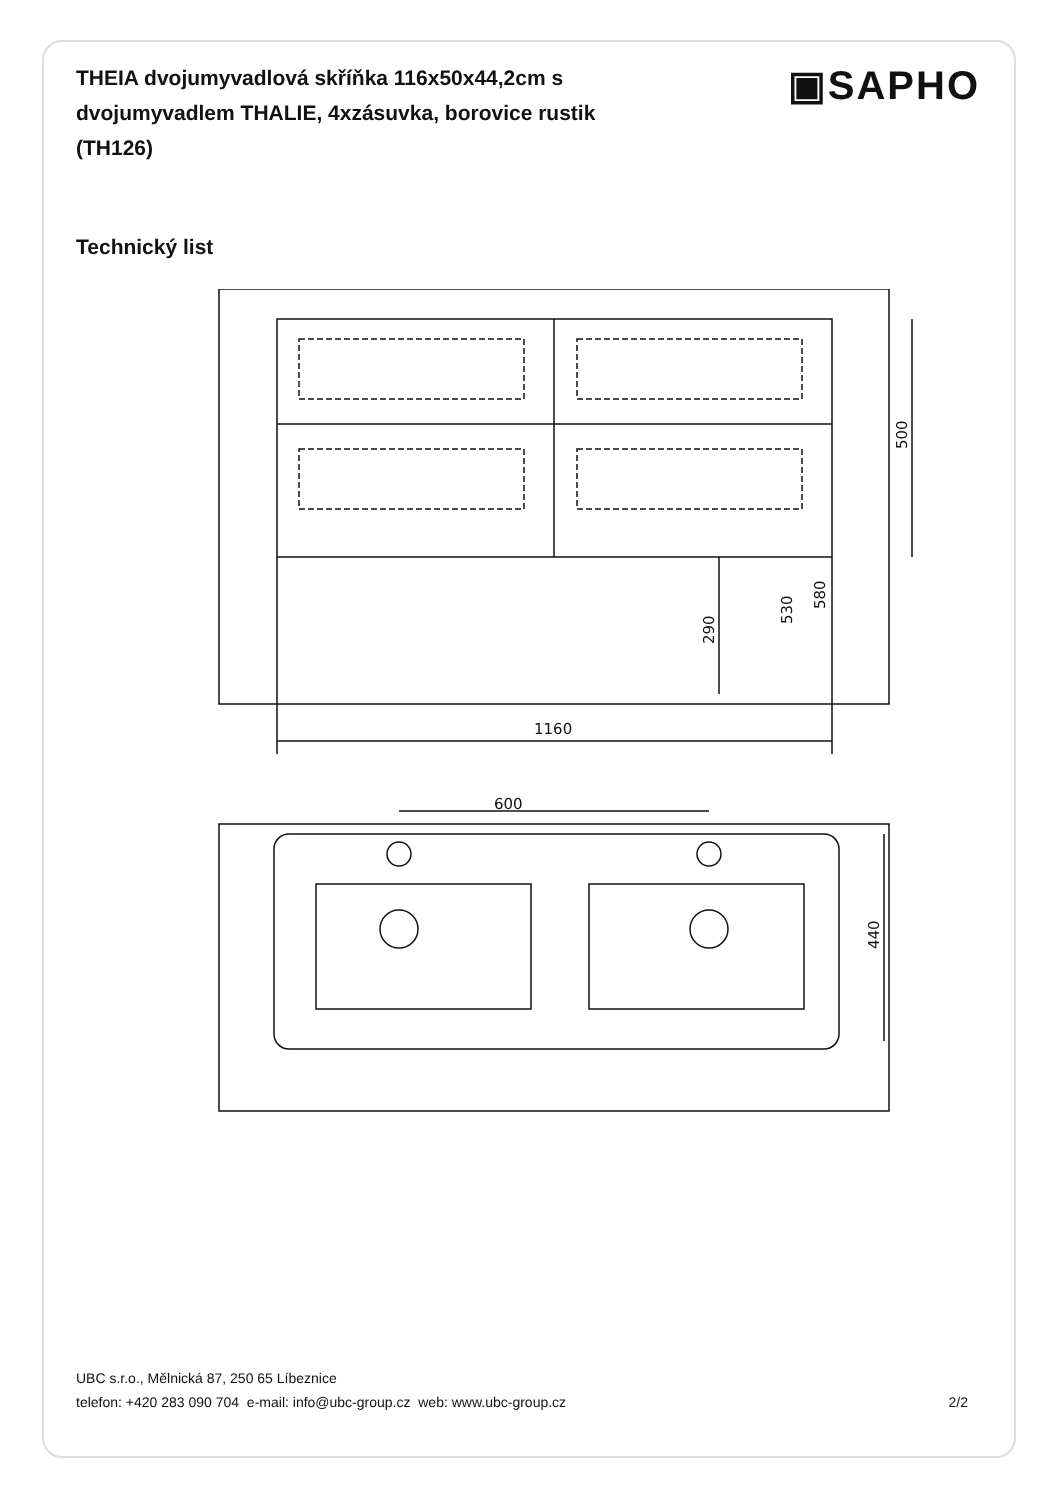THEIA dvojumyvadlová skříňka 116x50x44,2cm s dvojumyvadlem THALIE, 4xzásuvka, borovice rustik (TH126)
▣SAPHO
Technický list
1160
500
290
530
580
600
440
UBC s.r.o., Mělnická 87, 250 65 Líbeznice
telefon: +420 283 090 704 e-mail: info@ubc-group.cz web: www.ubc-group.cz 2/2